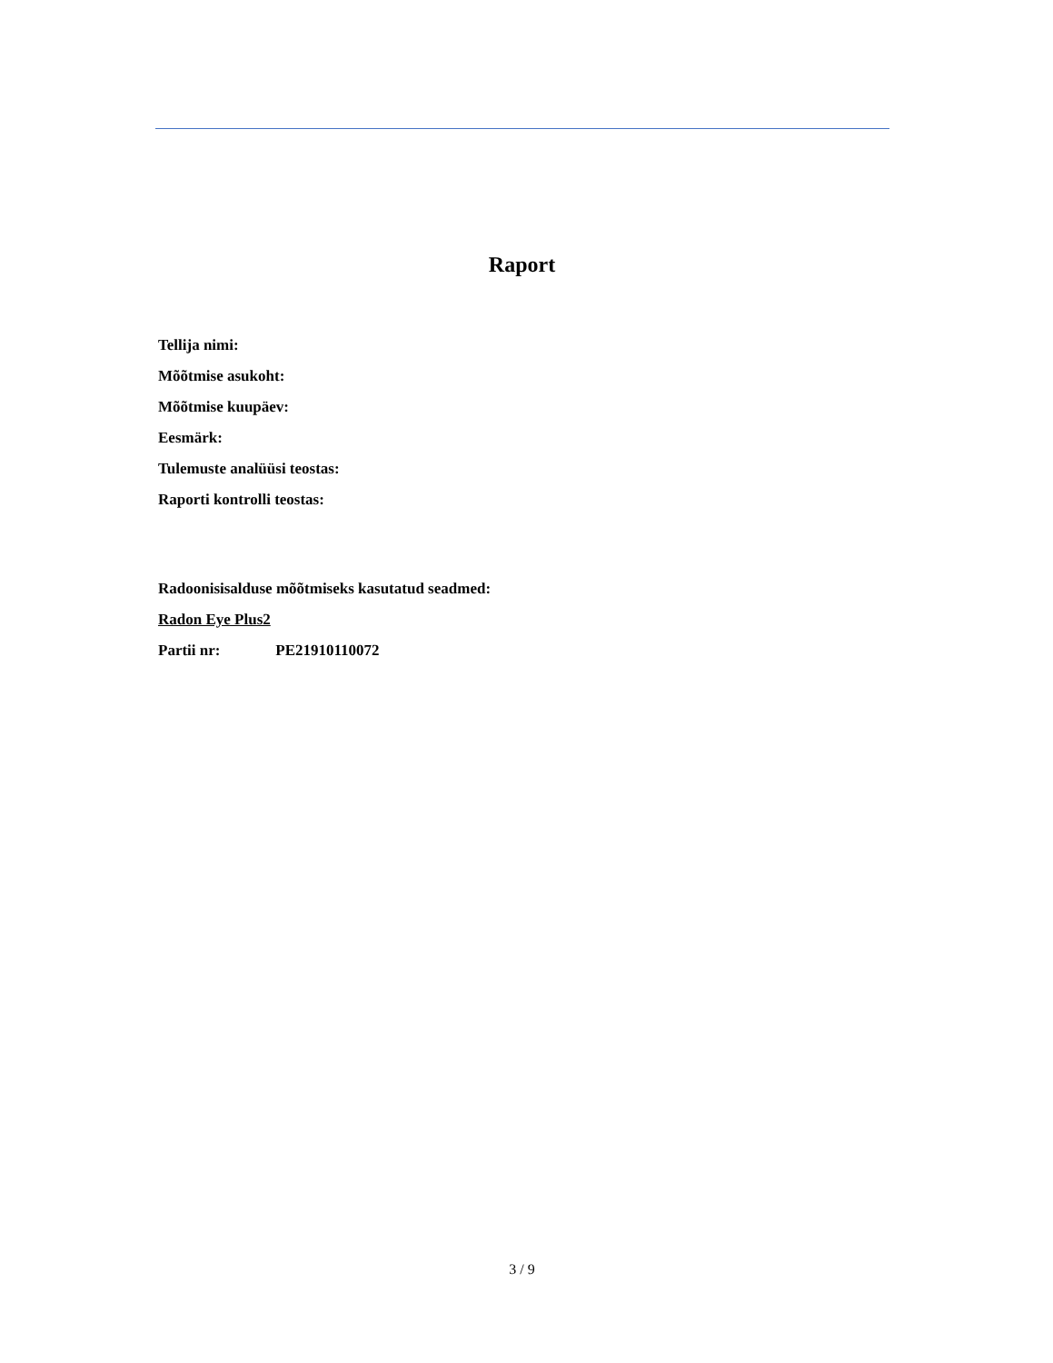Raport
Tellija nimi:
Mõõtmise asukoht:
Mõõtmise kuupäev:
Eesmärk:
Tulemuste analüüsi teostas:
Raporti kontrolli teostas:
Radoonisisalduse mõõtmiseks kasutatud seadmed:
Radon Eye Plus2
Partii nr: PE21910110072
3 / 9